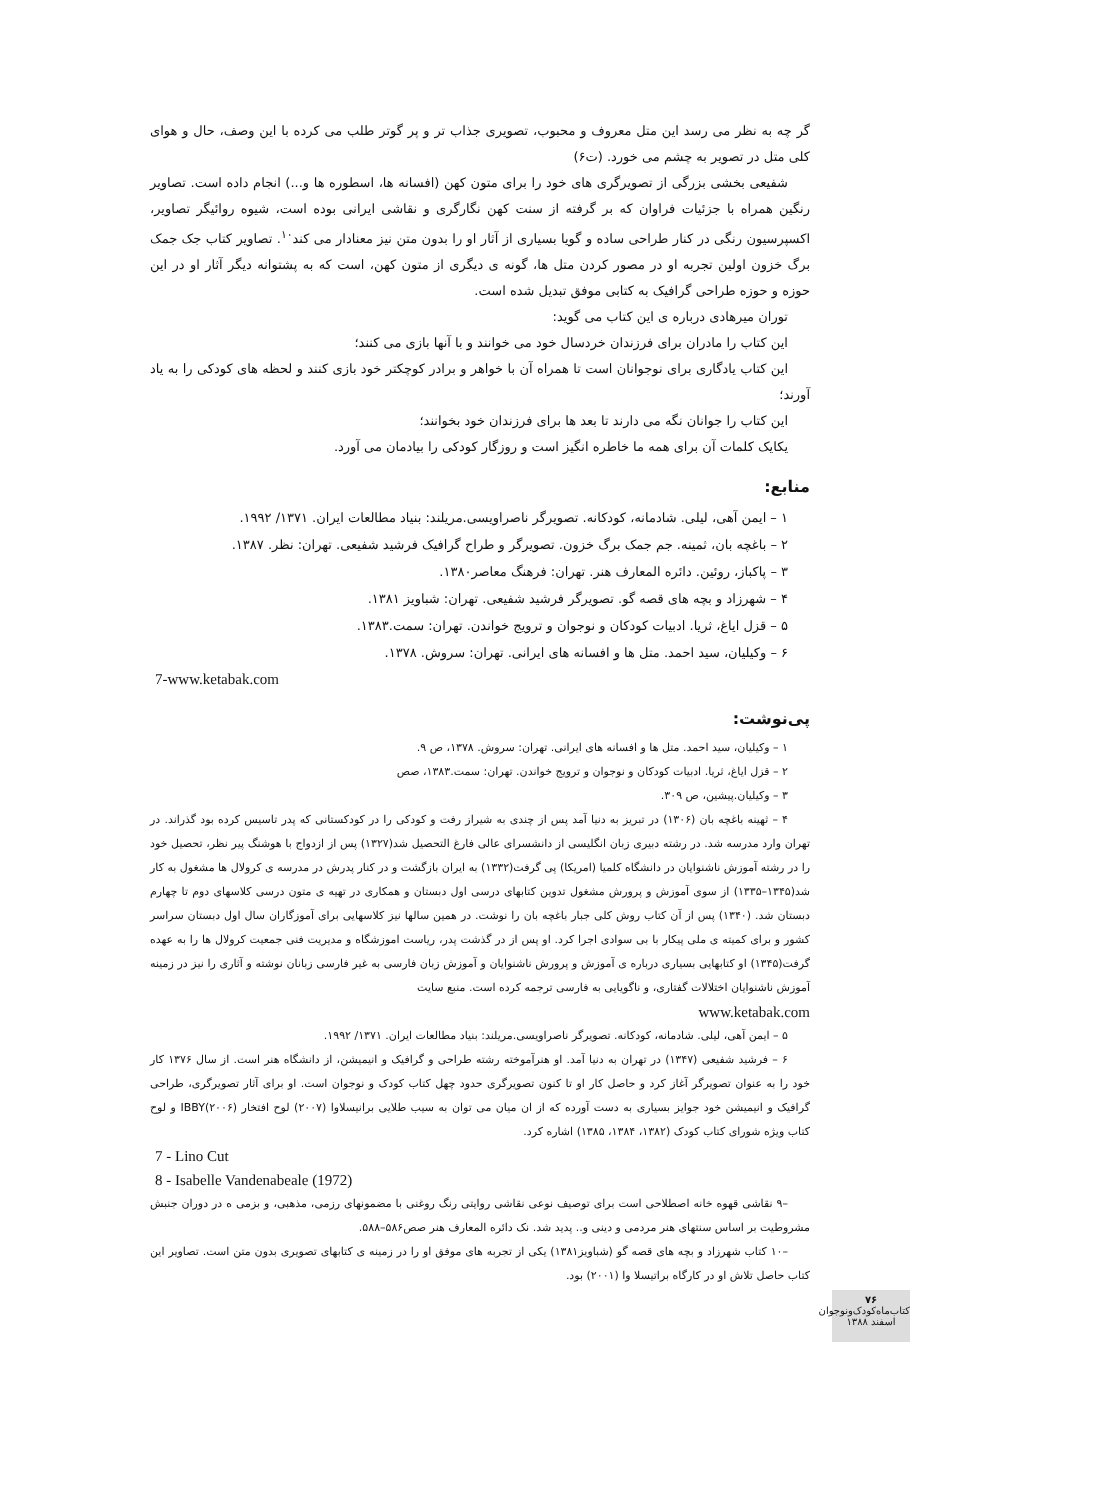گر چه به نظر می رسد این متل معروف و محبوب، تصویری جذاب تر و پر گوتر طلب می کرده با این وصف، حال و هوای کلی متل در تصویر به چشم می خورد. (ت۶)
شفیعی بخشی بزرگی از تصویرگری های خود را برای متون کهن (افسانه ها، اسطوره ها و...) انجام داده است. تصاویر رنگین همراه با جزئیات فراوان که بر گرفته از سنت کهن نگارگری و نقاشی ایرانی بوده است، شیوه روائیگر تصاویر، اکسپرسیون رنگی در کنار طراحی ساده و گویا بسیاری از آثار او را بدون متن نیز معنادار می کند<sup>۱۰</sup>. تصاویر کتاب جک جمک برگ خزون اولین تجربه او در مصور کردن متل ها، گونه ی دیگری از متون کهن، است که به پشتوانه دیگر آثار او در این حوزه و حوزه طراحی گرافیک به کتابی موفق تبدیل شده است.
توران میرهادی درباره ی این کتاب می گوید:
این کتاب را مادران برای فرزندان خردسال خود می خوانند و با آنها بازی می کنند؛
این کتاب یادگاری برای نوجوانان است تا همراه آن با خواهر و برادر کوچکتر خود بازی کنند و لحظه های کودکی را به یاد آورند؛
این کتاب را جوانان نگه می دارند تا بعد ها برای فرزندان خود بخوانند؛
یکایک کلمات آن برای همه ما خاطره انگیز است و روزگار کودکی را بیادمان می آورد.
منابع:
۱ – ایمن آهی، لیلی. شادمانه، کودکانه. تصویرگر ناصراویسی.مریلند: بنیاد مطالعات ایران. ۱۳۷۱/ ۱۹۹۲.
۲ – باغچه بان، ثمینه. جم جمک برگ خزون. تصویرگر و طراح گرافیک فرشید شفیعی. تهران: نظر. ۱۳۸۷.
۳ – پاکباز، روئین. دائره المعارف هنر. تهران: فرهنگ معاصر۱۳۸۰.
۴ – شهرزاد و بچه های قصه گو. تصویرگر فرشید شفیعی. تهران: شباویز ۱۳۸۱.
۵ – قزل ایاغ، ثریا. ادبیات کودکان و نوجوان و ترویج خواندن. تهران: سمت.۱۳۸۳.
۶ – وکیلیان، سید احمد. متل ها و افسانه های ایرانی. تهران: سروش. ۱۳۷۸.
7-www.ketabak.com
پی‌نوشت:
۱ – وکیلیان، سید احمد. متل ها و افسانه های ایرانی. تهران: سروش. ۱۳۷۸، ص ۹.
۲ – قزل ایاغ، ثریا. ادبیات کودکان و نوجوان و ترویج خواندن. تهران: سمت.۱۳۸۳، صص
۳ – وکیلیان.پیشین، ص ۳۰۹.
۴ – ثهینه باغچه بان (۱۳۰۶) در تبریز به دنیا آمد پس از چندی به شیراز رفت و کودکی را در کودکستانی که پدر تاسیس کرده بود گذراند. در تهران وارد مدرسه شد. در رشته دبیری زبان انگلیسی از دانشسرای عالی فارغ التحصیل شد(۱۳۲۷) پس از ازدواج با هوشنگ پیر نظر، تحصیل خود را در رشته آموزش ناشنوایان در دانشگاه کلمیا (امریکا) پی گرفت(۱۳۳۲) به ایران بازگشت و در کنار پدرش در مدرسه ی کرولال ها مشغول به کار شد(۱۳۴۵–۱۳۳۵) از سوی آموزش و پرورش مشغول تدوین کتابهای درسی اول دبستان و همکاری در تهیه ی متون درسی کلاسهای دوم تا چهارم دبستان شد. (۱۳۴۰) پس از آن کتاب روش کلی جبار باغچه بان را نوشت. در همین سالها نیز کلاسهایی برای آموزگاران سال اول دبستان سراسر کشور و برای کمیته ی ملی پیکار با بی سوادی اجرا کرد. او پس از در گذشت پدر، ریاست اموزشگاه و مدیریت فنی جمعیت کرولال ها را به عهده گرفت(۱۳۴۵) او کتابهایی بسیاری درباره ی آموزش و پرورش ناشنوایان و آموزش زبان فارسی به غیر فارسی زبانان نوشته و آثاری را نیز در زمینه آموزش ناشنوایان اختلالات گفتاری، و ناگویایی به فارسی ترجمه کرده است. منبع سایت
www.ketabak.com
۵ – ایمن آهی، لیلی. شادمانه، کودکانه. تصویرگر ناصراویسی.مریلند: بنیاد مطالعات ایران. ۱۳۷۱/ ۱۹۹۲.
۶ – فرشید شفیعی (۱۳۴۷) در تهران به دنیا آمد. او هنرآموخته رشته طراحی و گرافیک و انیمیشن، از دانشگاه هنر است. از سال ۱۳۷۶ کار خود را به عنوان تصویرگر آغاز کرد و حاصل کار او تا کنون تصویرگری حدود چهل کتاب کودک و نوجوان است. او برای آثار تصویرگری، طراحی گرافیک و انیمیشن خود جوایز بسیاری به دست آورده که از ان میان می توان به سیب طلایی برانیسلاوا (۲۰۰۷) لوح افتخار IBBY(۲۰۰۶) و لوح کتاب ویژه شورای کتاب کودک (۱۳۸۲، ۱۳۸۴، ۱۳۸۵) اشاره کرد.
7 - Lino Cut
8 - Isabelle Vandenabeale (1972)
–۹ نقاشی قهوه خانه اصطلاحی است برای توصیف نوعی نقاشی روایتی رنگ روغنی با مضمونهای رزمی، مذهبی، و بزمی ه در دوران جنبش مشروطیت بر اساس سنتهای هنر مردمی و دینی و.. پدید شد. نک دائره المعارف هنر صص۵۸۶–۵۸۸.
–۱۰ کتاب شهرزاد و بچه های قصه گو (شباویز۱۳۸۱) یکی از تجربه های موفق او را در زمینه ی کتابهای تصویری بدون متن است. تصاویر این کتاب حاصل تلاش او در کارگاه براتیسلا وا (۲۰۰۱) بود.
۷۶ کتاب‌ماه‌کودک‌ونوجوان
اسفند ۱۳۸۸